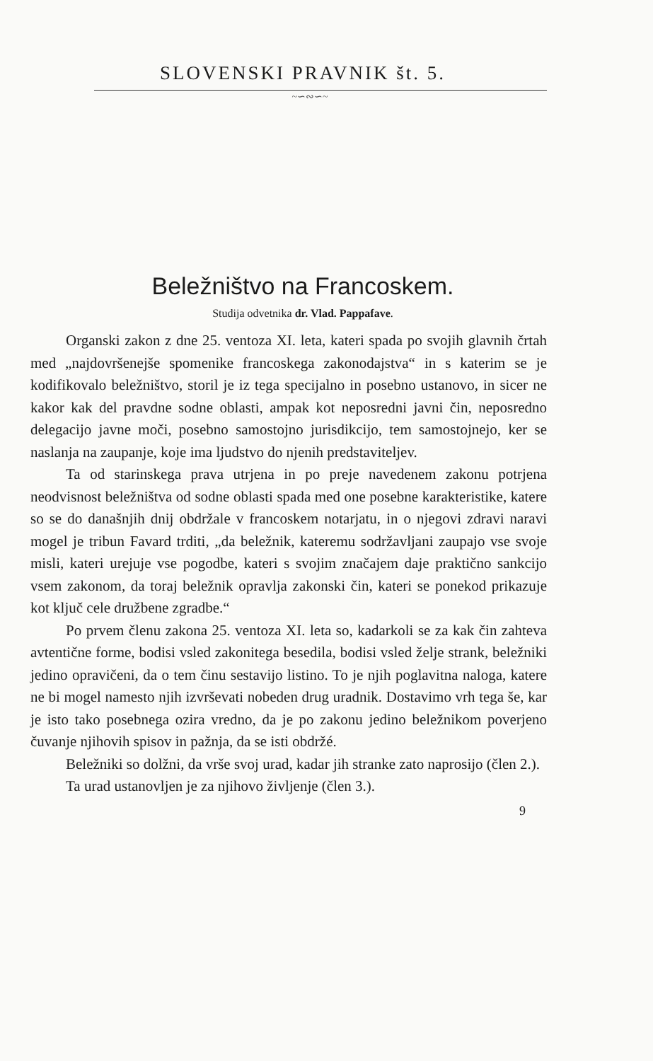SLOVENSKI PRAVNIK št. 5.
~∽∾∽~
Beležništvo na Francoskem.
Studija odvetnika dr. Vlad. Pappafave.
Organski zakon z dne 25. ventoza XI. leta, kateri spada po svojih glavnih črtah med „najdovršenejše spomenike francoskega zakonodajstva“ in s katerim se je kodifikovalo beležništvo, storil je iz tega specijalno in posebno ustanovo, in sicer ne kakor kak del pravdne sodne oblasti, ampak kot neposredni javni čin, neposredno delegacijo javne moči, posebno samostojno jurisdikcijo, tem samostojnejo, ker se naslanja na zaupanje, koje ima ljudstvo do njenih predstaviteljev.
Ta od starinskega prava utrjena in po preje navedenem zakonu potrjena neodvisnost beležništva od sodne oblasti spada med one posebne karakteristike, katere so se do današnjih dnij obdržale v francoskem notarjatu, in o njegovi zdravi naravi mogel je tribun Favard trditi, „da beležnik, kateremu sodržavljani zaupajo vse svoje misli, kateri urejuje vse pogodbe, kateri s svojim značajem daje praktično sankcijo vsem zakonom, da toraj beležnik opravlja zakonski čin, kateri se ponekod prikazuje kot ključ cele družbene zgradbe.“
Po prvem členu zakona 25. ventoza XI. leta so, kadarkoli se za kak čin zahteva avtentične forme, bodisi vsled zakonitega besedila, bodisi vsled želje strank, beležniki jedino opravičeni, da o tem činu sestavijo listino. To je njih poglavitna naloga, katere ne bi mogel namesto njih izvrševati nobeden drug uradnik. Dostavimo vrh tega še, kar je isto tako posebnega ozira vredno, da je po zakonu jedino beležnikom poverjeno čuvanje njihovih spisov in pažnja, da se isti obdržé.
Beležniki so dolžni, da vrše svoj urad, kadar jih stranke zato naprosijo (člen 2.).
Ta urad ustanovljen je za njihovo življenje (člen 3.).
9